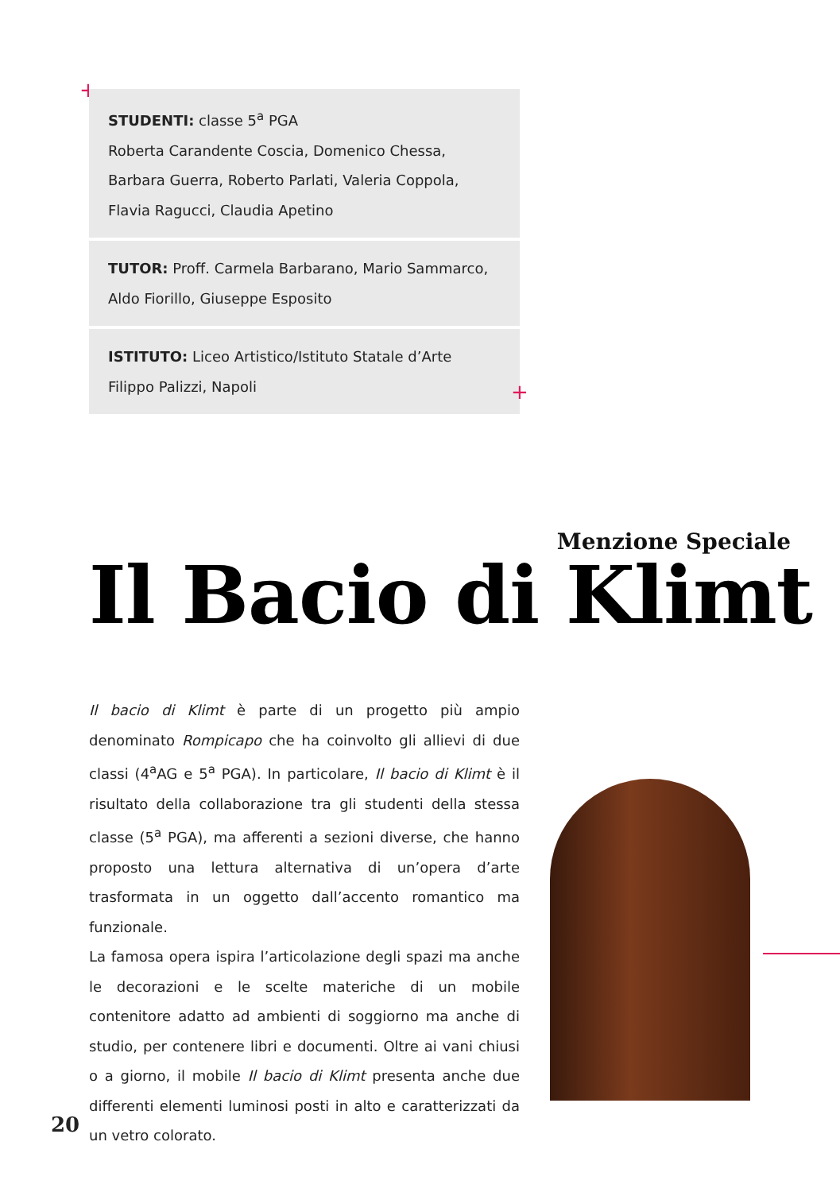+
STUDENTI: classe 5<sup>a</sup> PGA
Roberta Carandente Coscia, Domenico Chessa, Barbara Guerra, Roberto Parlati, Valeria Coppola, Flavia Ragucci, Claudia Apetino
TUTOR: Proff. Carmela Barbarano, Mario Sammarco, Aldo Fiorillo, Giuseppe Esposito
ISTITUTO: Liceo Artistico/Istituto Statale d’Arte Filippo Palizzi, Napoli
+
Menzione Speciale
Il Bacio di Klimt
Il bacio di Klimt è parte di un progetto più ampio denominato Rompicapo che ha coinvolto gli allievi di due classi (4<sup>a</sup>AG e 5<sup>a</sup> PGA). In particolare, Il bacio di Klimt è il risultato della collaborazione tra gli studenti della stessa classe (5<sup>a</sup> PGA), ma afferenti a sezioni diverse, che hanno proposto una lettura alternativa di un’opera d’arte trasformata in un oggetto dall’accento romantico ma funzionale.
La famosa opera ispira l’articolazione degli spazi ma anche le decorazioni e le scelte materiche di un mobile contenitore adatto ad ambienti di soggiorno ma anche di studio, per contenere libri e documenti. Oltre ai vani chiusi o a giorno, il mobile Il bacio di Klimt presenta anche due differenti elementi luminosi posti in alto e caratterizzati da un vetro colorato.
20